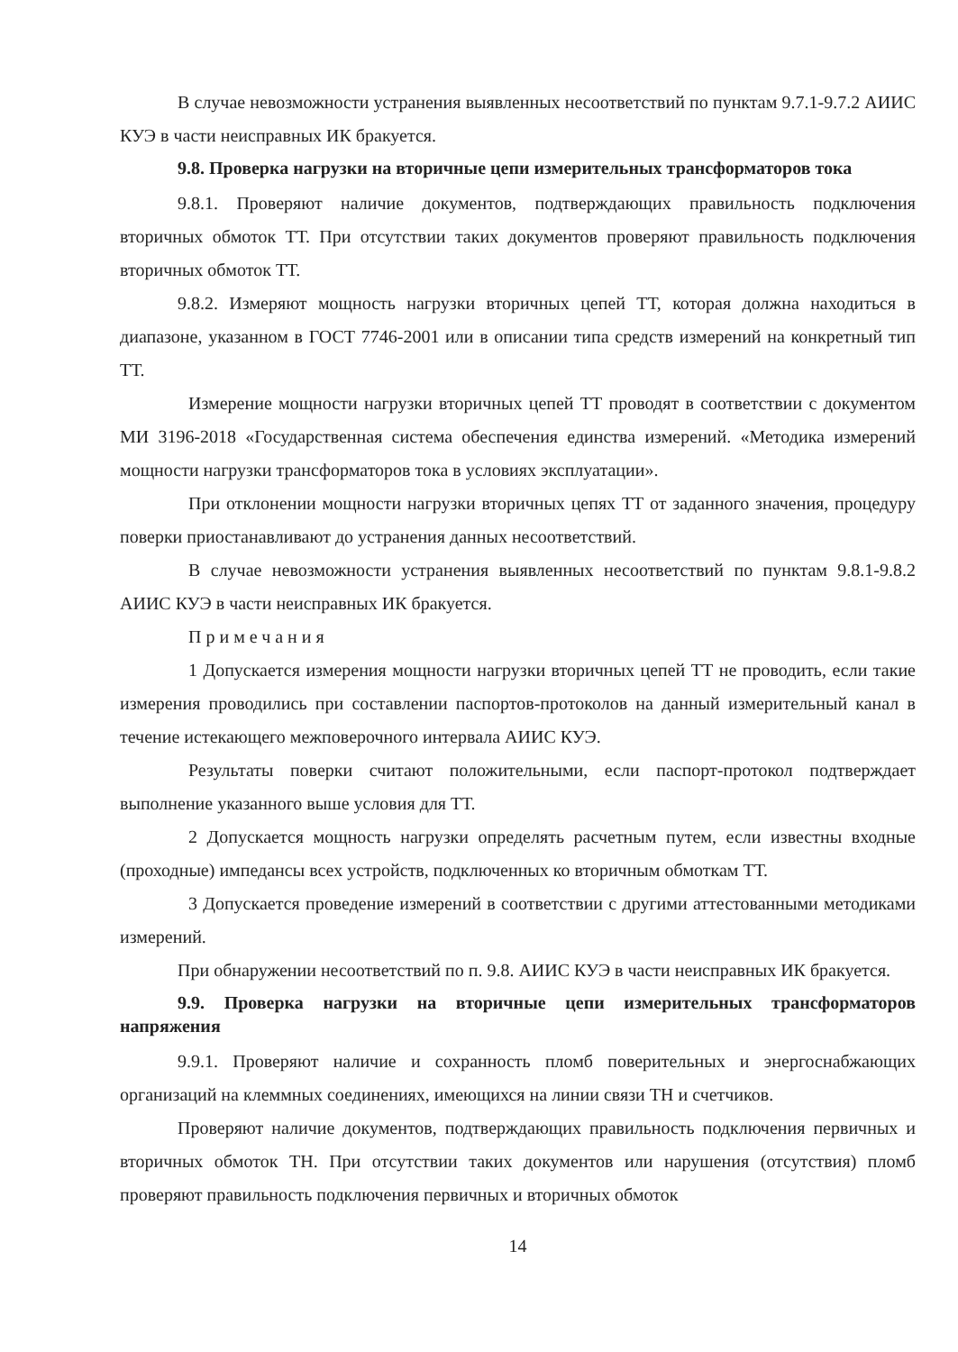В случае невозможности устранения выявленных несоответствий по пунктам 9.7.1-9.7.2 АИИС КУЭ в части неисправных ИК бракуется.
9.8. Проверка нагрузки на вторичные цепи измерительных трансформаторов тока
9.8.1. Проверяют наличие документов, подтверждающих правильность подключения вторичных обмоток ТТ. При отсутствии таких документов проверяют правильность подключения вторичных обмоток ТТ.
9.8.2. Измеряют мощность нагрузки вторичных цепей ТТ, которая должна находиться в диапазоне, указанном в ГОСТ 7746-2001 или в описании типа средств измерений на конкретный тип ТТ.
Измерение мощности нагрузки вторичных цепей ТТ проводят в соответствии с документом МИ 3196-2018 «Государственная система обеспечения единства измерений. «Методика измерений мощности нагрузки трансформаторов тока в условиях эксплуатации».
При отклонении мощности нагрузки вторичных цепях ТТ от заданного значения, процедуру поверки приостанавливают до устранения данных несоответствий.
В случае невозможности устранения выявленных несоответствий по пунктам 9.8.1-9.8.2 АИИС КУЭ в части неисправных ИК бракуется.
Примечания
1 Допускается измерения мощности нагрузки вторичных цепей ТТ не проводить, если такие измерения проводились при составлении паспортов-протоколов на данный измерительный канал в течение истекающего межповерочного интервала АИИС КУЭ.
Результаты поверки считают положительными, если паспорт-протокол подтверждает выполнение указанного выше условия для ТТ.
2 Допускается мощность нагрузки определять расчетным путем, если известны входные (проходные) импедансы всех устройств, подключенных ко вторичным обмоткам ТТ.
3 Допускается проведение измерений в соответствии с другими аттестованными методиками измерений.
При обнаружении несоответствий по п. 9.8. АИИС КУЭ в части неисправных ИК бракуется.
9.9. Проверка нагрузки на вторичные цепи измерительных трансформаторов напряжения
9.9.1. Проверяют наличие и сохранность пломб поверительных и энергоснабжающих организаций на клеммных соединениях, имеющихся на линии связи ТН и счетчиков.
Проверяют наличие документов, подтверждающих правильность подключения первичных и вторичных обмоток ТН. При отсутствии таких документов или нарушения (отсутствия) пломб проверяют правильность подключения первичных и вторичных обмоток
14